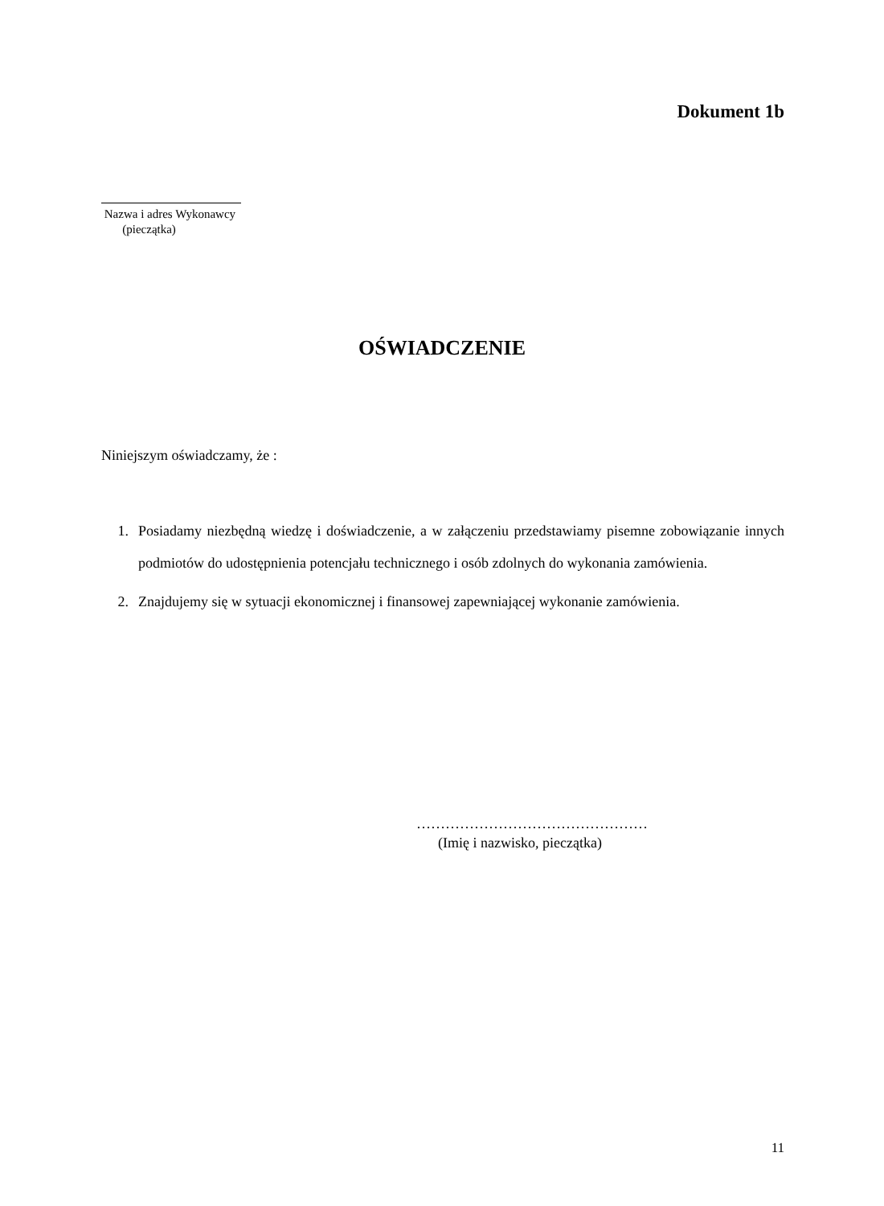Dokument 1b
Nazwa i adres Wykonawcy
(pieczątka)
OŚWIADCZENIE
Niniejszym oświadczamy, że :
1. Posiadamy niezbędną wiedzę i doświadczenie, a w załączeniu przedstawiamy pisemne zobowiązanie innych podmiotów do udostępnienia potencjału technicznego i osób zdolnych do wykonania zamówienia.
2. Znajdujemy się w sytuacji ekonomicznej i finansowej zapewniającej wykonanie zamówienia.
…………………………………………
(Imię i nazwisko, pieczątka)
11